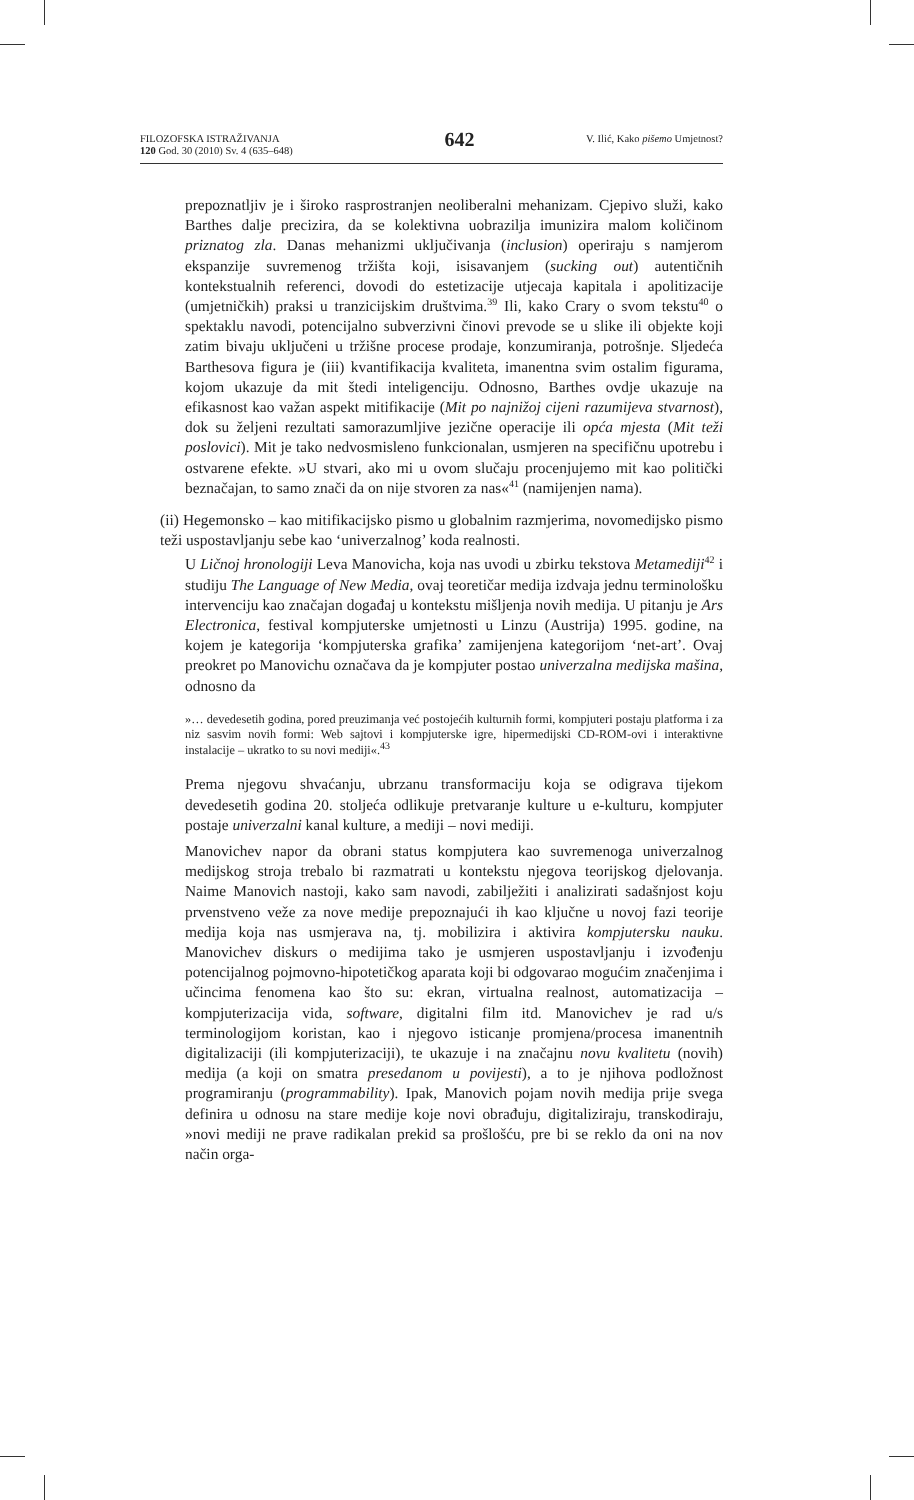FILOZOFSKA ISTRAŽIVANJA
120 God. 30 (2010) Sv. 4 (635–648)
642
V. Ilić, Kako pišemo Umjetnost?
prepoznatljiv je i široko rasprostranjen neoliberalni mehanizam. Cjepivo služi, kako Barthes dalje precizira, da se kolektivna uobrazilja imunizira malom količinom priznatog zla. Danas mehanizmi uključivanja (inclusion) operiraju s namjerom ekspanzije suvremenog tržišta koji, isisavanjem (sucking out) autentičnih kontekstualnih referenci, dovodi do estetizacije utjecaja kapitala i apolitizacije (umjetničkih) praksi u tranzicijskim društvima.<sup>39</sup> Ili, kako Crary o svom tekstu<sup>40</sup> o spektaklu navodi, potencijalno subverzivni činovi prevode se u slike ili objekte koji zatim bivaju uključeni u tržišne procese prodaje, konzumiranja, potrošnje. Sljedeća Barthesova figura je (iii) kvantifikacija kvaliteta, imanentna svim ostalim figurama, kojom ukazuje da mit štedi inteligenciju. Odnosno, Barthes ovdje ukazuje na efikasnost kao važan aspekt mitifikacije (Mit po najnižoj cijeni razumijeva stvarnost), dok su željeni rezultati samorazumljive jezične operacije ili opća mjesta (Mit teži poslovici). Mit je tako nedvosmisleno funkcionalan, usmjeren na specifičnu upotrebu i ostvarene efekte. »U stvari, ako mi u ovom slučaju procenjujemo mit kao politički beznačajan, to samo znači da on nije stvoren za nas«<sup>41</sup> (namijenjen nama).
(ii) Hegemonsko – kao mitifikacijsko pismo u globalnim razmjerima, novomedijsko pismo teži uspostavljanju sebe kao ‘univerzalnog’ koda realnosti.
U Ličnoj hronologiji Leva Manovicha, koja nas uvodi u zbirku tekstova Metamediji<sup>42</sup> i studiju The Language of New Media, ovaj teoretičar medija izdvaja jednu terminološku intervenciju kao značajan događaj u kontekstu mišljenja novih medija. U pitanju je Ars Electronica, festival kompjuterske umjetnosti u Linzu (Austrija) 1995. godine, na kojem je kategorija ‘kompjuterska grafika’ zamijenjena kategorijom ‘net-art’. Ovaj preokret po Manovichu označava da je kompjuter postao univerzalna medijska mašina, odnosno da
»… devedesetih godina, pored preuzimanja već postojećih kulturnih formi, kompjuteri postaju platforma i za niz sasvim novih formi: Web sajtovi i kompjuterske igre, hipermedijski CD-ROM-ovi i interaktivne instalacije – ukratko to su novi mediji«.<sup>43</sup>
Prema njegovu shvaćanju, ubrzanu transformaciju koja se odigrava tijekom devedesetih godina 20. stoljeća odlikuje pretvaranje kulture u e-kulturu, kompjuter postaje univerzalni kanal kulture, a mediji – novi mediji.
Manovichev napor da obrani status kompjutera kao suvremenoga univerzalnog medijskog stroja trebalo bi razmatrati u kontekstu njegova teorijskog djelovanja. Naime Manovich nastoji, kako sam navodi, zabilježiti i analizirati sadašnjost koju prvenstveno veže za nove medije prepoznajući ih kao ključne u novoj fazi teorije medija koja nas usmjerava na, tj. mobilizira i aktivira kompjutersku nauku. Manovichev diskurs o medijima tako je usmjeren uspostavljanju i izvođenju potencijalnog pojmovno-hipotetičkog aparata koji bi odgovarao mogućim značenjima i učincima fenomena kao što su: ekran, virtualna realnost, automatizacija – kompjuterizacija vida, software, digitalni film itd. Manovichev je rad u/s terminologijom koristan, kao i njegovo isticanje promjena/procesa imanentnih digitalizaciji (ili kompjuterizaciji), te ukazuje i na značajnu novu kvalitetu (novih) medija (a koji on smatra presedanom u povijesti), a to je njihova podložnost programiranju (programmability). Ipak, Manovich pojam novih medija prije svega definira u odnosu na stare medije koje novi obrađuju, digitaliziraju, transkodiraju, »novi mediji ne prave radikalan prekid sa prošlošću, pre bi se reklo da oni na nov način orga-